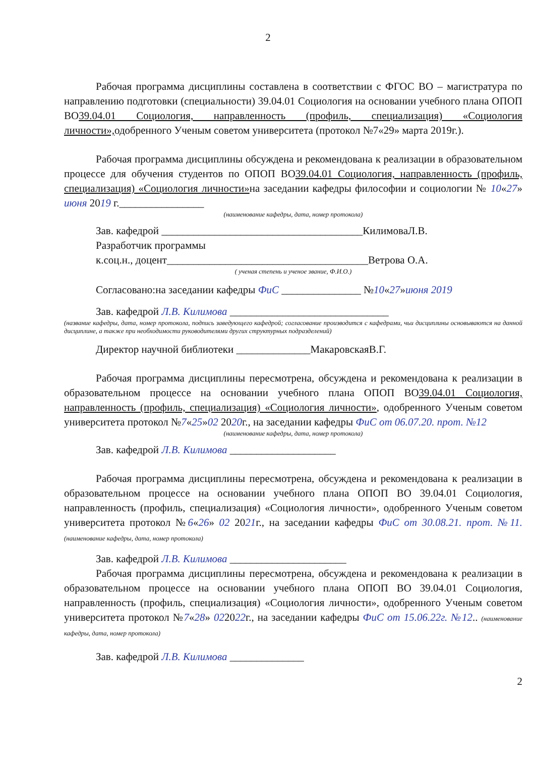2
Рабочая программа дисциплины составлена в соответствии с ФГОС ВО – магистратура по направлению подготовки (специальности) 39.04.01 Социология на основании учебного плана ОПОП ВО39.04.01 Социология, направленность (профиль, специализация) «Социология личности», одобренного Ученым советом университета (протокол №7«29» марта 2019г.).
Рабочая программа дисциплины обсуждена и рекомендована к реализации в образовательном процессе для обучения студентов по ОПОП ВО39.04.01 Социология, направленность (профиль, специализация) «Социология личности»на заседании кафедры философии и социологии № 10«27» июня 2019 г.________________
(наименование кафедры, дата, номер протокола)
Зав. кафедрой ______________________________________КилимоваЛ.В.
Разработчик программы
к.соц.н., доцент______________________________________Ветрова О.А.
( ученая степень и ученое звание, Ф.И.О.)
Согласовано:на заседании кафедры ФиС _______________ №10«27»июня 2019
Зав. кафедрой Л.В. Килимова ______________________________
(название кафедры, дата, номер протокола, подпись заведующего кафедрой; согласование производится с кафедрами, чьи дисциплины основываются на данной дисциплине, а также при необходимости руководителями других структурных подразделений)
Директор научной библиотеки ______________МакаровскаяВ.Г.
Рабочая программа дисциплины пересмотрена, обсуждена и рекомендована к реализации в образовательном процессе на основании учебного плана ОПОП ВО39.04.01 Социология, направленность (профиль, специализация) «Социология личности», одобренного Ученым советом университета протокол №7«25»02 2020г., на заседании кафедры ФиС от 06.07.20. прот. №12
(наименование кафедры, дата, номер протокола)
Зав. кафедрой Л.В. Килимова ____________________
Рабочая программа дисциплины пересмотрена, обсуждена и рекомендована к реализации в образовательном процессе на основании учебного плана ОПОП ВО 39.04.01 Социология, направленность (профиль, специализация) «Социология личности», одобренного Ученым советом университета протокол №6«26» 02 2021г., на заседании кафедры ФиС от 30.08.21. прот. №11. (наименование кафедры, дата, номер протокола)
Зав. кафедрой Л.В. Килимова ______________________
Рабочая программа дисциплины пересмотрена, обсуждена и рекомендована к реализации в образовательном процессе на основании учебного плана ОПОП ВО 39.04.01 Социология, направленность (профиль, специализация) «Социология личности», одобренного Ученым советом университета протокол №7«28» 022022г., на заседании кафедры ФиС от 15.06.22г. №12.. (наименование кафедры, дата, номер протокола)
Зав. кафедрой Л.В. Килимова ______________
2